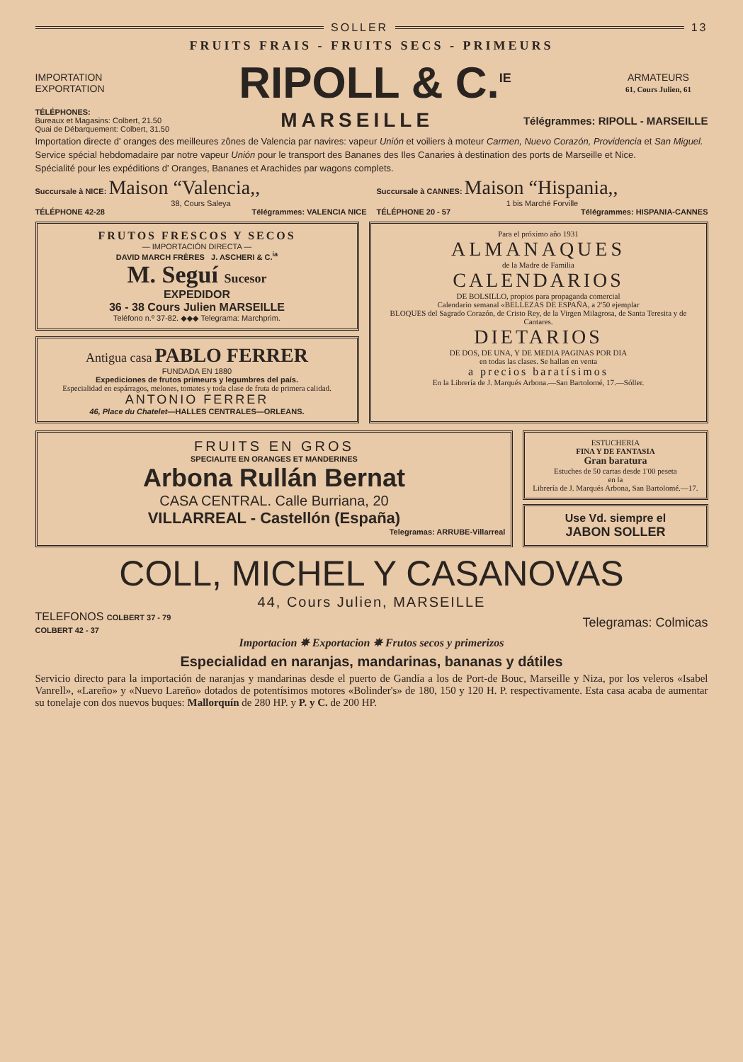SOLLER 13
FRUITS FRAIS - FRUITS SECS - PRIMEURS
IMPORTATION
EXPORTATION
RIPOLL & C.<sup>IE</sup>
ARMATEURS
61, Cours Julien, 61
TÉLÉPHONES:
Bureaux et Magasins: Colbert, 21.50
Quai de Débarquement: Colbert, 31.50
MARSEILLE
Télégrammes: RIPOLL - MARSEILLE
Importation directe d' oranges des meilleures zônes de Valencia par navires: vapeur Unión et voiliers à moteur Carmen, Nuevo Corazón, Providencia et San Miguel.
Service spécial hebdomadaire par notre vapeur Unión pour le transport des Bananes des Iles Canaries à destination des ports de Marseille et Nice.
Spécialité pour les expéditions d' Oranges, Bananes et Arachides par wagons complets.
Succursale à NICE: Maison “Valencia,,
38, Cours Saleya
TÉLÉPHONE 42-28 Télégrammes: VALENCIA NICE
Succursale à CANNES: Maison “Hispania,,
1 bis Marché Forville
TÉLÉPHONE 20 - 57 Télégrammes: HISPANIA-CANNES
FRUTOS FRESCOS Y SECOS
— IMPORTACIÓN DIRECTA —
DAVID MARCH FRÈRES J. ASCHERI & C.<sup>ia</sup>
M. Seguí Sucesor
EXPEDIDOR
36 - 38 Cours Julien MARSEILLE
Teléfono n.º 37-82. ◆◆◆ Telegrama: Marchprim.
Antigua casa PABLO FERRER
FUNDADA EN 1880
Expediciones de frutos primeurs y legumbres del país.
Especialidad en espárragos, melones, tomates y toda clase de fruta de primera calidad.
ANTONIO FERRER
46, Place du Chatelet—HALLES CENTRALES—ORLEANS.
Para el próximo año 1931
ALMANAQUES
de la Madre de Familia
CALENDARIOS
DE BOLSILLO, propios para propaganda comercial
Calendario semanal «BELLEZAS DE ESPAÑA, a 2'50 ejemplar
BLOQUES del Sagrado Corazón, de Cristo Rey, de la Virgen Milagrosa, de Santa Teresita y de Cantares.
DIETARIOS
DE DOS, DE UNA, Y DE MEDIA PAGINAS POR DIA
en todas las clases. Se hallan en venta
a precios baratísimos
En la Librería de J. Marqués Arbona.—San Bartolomé, 17.—Sóller.
FRUITS EN GROS
SPECIALITE EN ORANGES ET MANDERINES
Arbona Rullán Bernat
CASA CENTRAL. Calle Burriana, 20
VILLARREAL - Castellón (España)
Telegramas: ARRUBE-Villarreal
ESTUCHERIA
FINA Y DE FANTASIA
Gran baratura
Estuches de 50 cartas desde 1'00 peseta
en la
Librería de J. Marqués Arbona, San Bartolomé.—17.
Use Vd. siempre el
JABON SOLLER
COLL, MICHEL Y CASANOVAS
44, Cours Julien, MARSEILLE
TELEFONOS COLBERT 37 - 79
COLBERT 42 - 37
Telegramas: Colmicas
Importacion ✵ Exportacion ✵ Frutos secos y primerizos
Especialidad en naranjas, mandarinas, bananas y dátiles
Servicio directo para la importación de naranjas y mandarinas desde el puerto de Gandía a los de Port-de Bouc, Marseille y Niza, por los veleros «Isabel Vanrell», «Lareño» y «Nuevo Lareño» dotados de potentísimos motores «Bolinder's» de 180, 150 y 120 H. P. respectivamente. Esta casa acaba de aumentar su tonelaje con dos nuevos buques: Mallorquín de 280 HP. y P. y C. de 200 HP.